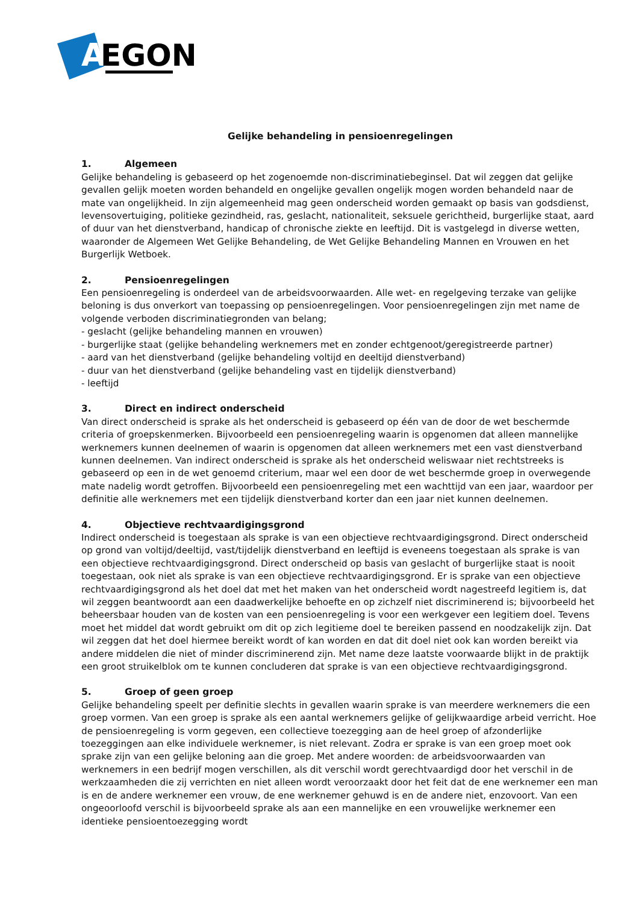A
EGON
Gelijke behandeling in pensioenregelingen
1. Algemeen
Gelijke behandeling is gebaseerd op het zogenoemde non-discriminatiebeginsel. Dat wil zeggen dat gelijke gevallen gelijk moeten worden behandeld en ongelijke gevallen ongelijk mogen worden behandeld naar de mate van ongelijkheid. In zijn algemeenheid mag geen onderscheid worden gemaakt op basis van godsdienst, levensovertuiging, politieke gezindheid, ras, geslacht, nationaliteit, seksuele gerichtheid, burgerlijke staat, aard of duur van het dienstverband, handicap of chronische ziekte en leeftijd. Dit is vastgelegd in diverse wetten, waaronder de Algemeen Wet Gelijke Behandeling, de Wet Gelijke Behandeling Mannen en Vrouwen en het Burgerlijk Wetboek.
2. Pensioenregelingen
Een pensioenregeling is onderdeel van de arbeidsvoorwaarden. Alle wet- en regelgeving terzake van gelijke beloning is dus onverkort van toepassing op pensioenregelingen. Voor pensioenregelingen zijn met name de volgende verboden discriminatiegronden van belang;
- geslacht (gelijke behandeling mannen en vrouwen)
- burgerlijke staat (gelijke behandeling werknemers met en zonder echtgenoot/geregistreerde partner)
- aard van het dienstverband (gelijke behandeling voltijd en deeltijd dienstverband)
- duur van het dienstverband (gelijke behandeling vast en tijdelijk dienstverband)
- leeftijd
3. Direct en indirect onderscheid
Van direct onderscheid is sprake als het onderscheid is gebaseerd op één van de door de wet beschermde criteria of groepskenmerken. Bijvoorbeeld een pensioenregeling waarin is opgenomen dat alleen mannelijke werknemers kunnen deelnemen of waarin is opgenomen dat alleen werknemers met een vast dienstverband kunnen deelnemen. Van indirect onderscheid is sprake als het onderscheid weliswaar niet rechtstreeks is gebaseerd op een in de wet genoemd criterium, maar wel een door de wet beschermde groep in overwegende mate nadelig wordt getroffen. Bijvoorbeeld een pensioenregeling met een wachttijd van een jaar, waardoor per definitie alle werknemers met een tijdelijk dienstverband korter dan een jaar niet kunnen deelnemen.
4. Objectieve rechtvaardigingsgrond
Indirect onderscheid is toegestaan als sprake is van een objectieve rechtvaardigingsgrond. Direct onderscheid op grond van voltijd/deeltijd, vast/tijdelijk dienstverband en leeftijd is eveneens toegestaan als sprake is van een objectieve rechtvaardigingsgrond. Direct onderscheid op basis van geslacht of burgerlijke staat is nooit toegestaan, ook niet als sprake is van een objectieve rechtvaardigingsgrond. Er is sprake van een objectieve rechtvaardigingsgrond als het doel dat met het maken van het onderscheid wordt nagestreefd legitiem is, dat wil zeggen beantwoordt aan een daadwerkelijke behoefte en op zichzelf niet discriminerend is; bijvoorbeeld het beheersbaar houden van de kosten van een pensioenregeling is voor een werkgever een legitiem doel. Tevens moet het middel dat wordt gebruikt om dit op zich legitieme doel te bereiken passend en noodzakelijk zijn. Dat wil zeggen dat het doel hiermee bereikt wordt of kan worden en dat dit doel niet ook kan worden bereikt via andere middelen die niet of minder discriminerend zijn. Met name deze laatste voorwaarde blijkt in de praktijk een groot struikelblok om te kunnen concluderen dat sprake is van een objectieve rechtvaardigingsgrond.
5. Groep of geen groep
Gelijke behandeling speelt per definitie slechts in gevallen waarin sprake is van meerdere werknemers die een groep vormen. Van een groep is sprake als een aantal werknemers gelijke of gelijkwaardige arbeid verricht. Hoe de pensioenregeling is vorm gegeven, een collectieve toezegging aan de heel groep of afzonderlijke toezeggingen aan elke individuele werknemer, is niet relevant. Zodra er sprake is van een groep moet ook sprake zijn van een gelijke beloning aan die groep. Met andere woorden: de arbeidsvoorwaarden van werknemers in een bedrijf mogen verschillen, als dit verschil wordt gerechtvaardigd door het verschil in de werkzaamheden die zij verrichten en niet alleen wordt veroorzaakt door het feit dat de ene werknemer een man is en de andere werknemer een vrouw, de ene werknemer gehuwd is en de andere niet, enzovoort. Van een ongeoorloofd verschil is bijvoorbeeld sprake als aan een mannelijke en een vrouwelijke werknemer een identieke pensioentoezegging wordt